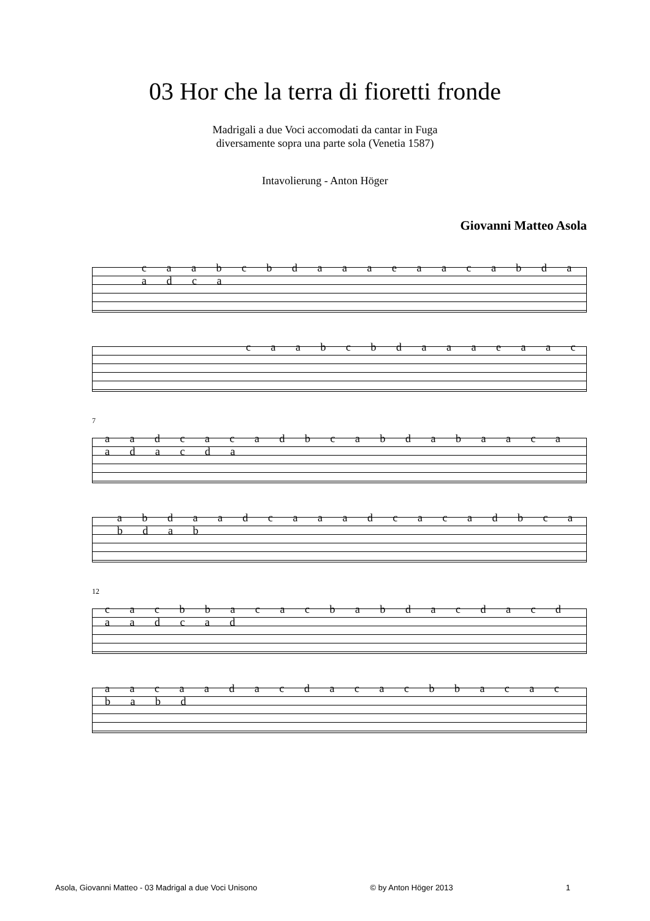03 Hor che la terra di fioretti fronde
Madrigali a due Voci accomodati da cantar in Fuga
diversamente sopra una parte sola (Venetia 1587)
Intavolierung - Anton Höger
Giovanni Matteo Asola
c a a b c b d a a a e a a c a b d a a d c a
c a a b c b d a a a e a a c
7
a a d c a c a d b c a b d a b a a c a a d a c d a
a b d a a d c a a a d c a c a d b c a b d a b
12
c a c b b a c a c b a b d a c d a c d a a d c a d
a a c a a d a c d a c a c b b a c a c b a b d
Asola, Giovanni Matteo - 03 Madrigal a due Voci Unisono © by Anton Höger 2013 1